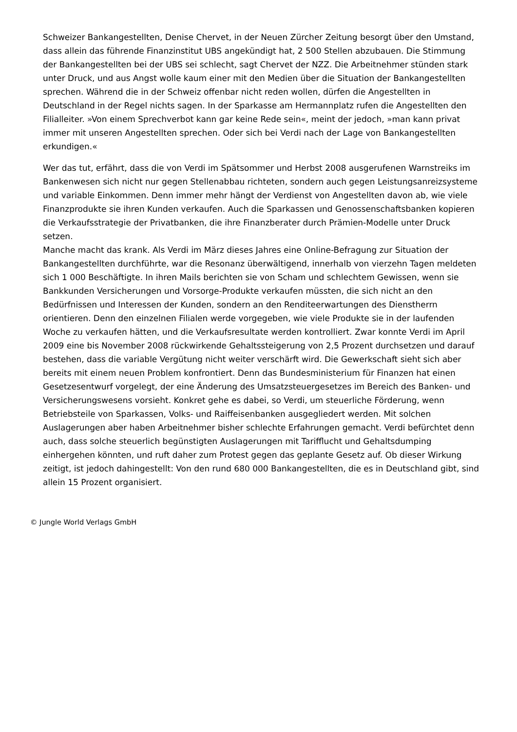Schweizer Bankangestellten, Denise Chervet, in der Neuen Zürcher Zeitung besorgt über den Umstand, dass allein das führende Finanzinstitut UBS angekündigt hat, 2 500 Stellen abzubauen. Die Stimmung der Bankangestellten bei der UBS sei schlecht, sagt Chervet der NZZ. Die Arbeitnehmer stünden stark unter Druck, und aus Angst wolle kaum einer mit den Medien über die Situation der Bankangestellten sprechen. Während die in der Schweiz offenbar nicht reden wollen, dürfen die Angestellten in Deutschland in der Regel nichts sagen. In der Sparkasse am Hermannplatz rufen die Angestellten den Filialleiter. »Von einem Sprechverbot kann gar keine Rede sein«, meint der jedoch, »man kann privat immer mit unseren Angestellten sprechen. Oder sich bei Verdi nach der Lage von Bankangestellten erkundigen.«
Wer das tut, erfährt, dass die von Verdi im Spätsommer und Herbst 2008 ausgerufenen Warnstreiks im Bankenwesen sich nicht nur gegen Stellenabbau richteten, sondern auch gegen Leistungsanreizsysteme und variable Einkommen. Denn immer mehr hängt der Verdienst von Angestellten davon ab, wie viele Finanzprodukte sie ihren Kunden verkaufen. Auch die Sparkassen und Genossenschaftsbanken kopieren die Verkaufsstrategie der Privatbanken, die ihre Finanzberater durch Prämien-Modelle unter Druck setzen.
Manche macht das krank. Als Verdi im März dieses Jahres eine Online-Befragung zur Situation der Bankangestellten durchführte, war die Resonanz überwältigend, innerhalb von vierzehn Tagen meldeten sich 1 000 Beschäftigte. In ihren Mails berichten sie von Scham und schlechtem Gewissen, wenn sie Bankkunden Versicherungen und Vorsorge-Produkte verkaufen müssten, die sich nicht an den Bedürfnissen und Interessen der Kunden, sondern an den Renditeerwartungen des Dienstherrn orientieren. Denn den einzelnen Filialen werde vorgegeben, wie viele Produkte sie in der laufenden Woche zu verkaufen hätten, und die Verkaufsresultate werden kontrolliert. Zwar konnte Verdi im April 2009 eine bis November 2008 rückwirkende Gehaltssteigerung von 2,5 Prozent durchsetzen und darauf bestehen, dass die variable Vergütung nicht weiter verschärft wird. Die Gewerkschaft sieht sich aber bereits mit einem neuen Problem konfrontiert. Denn das Bundesministerium für Finanzen hat einen Gesetzesentwurf vorgelegt, der eine Änderung des Umsatzsteuergesetzes im Bereich des Banken- und Versicherungswesens vorsieht. Konkret gehe es dabei, so Verdi, um steuerliche Förderung, wenn Betriebsteile von Sparkassen, Volks- und Raiffeisenbanken ausgegliedert werden. Mit solchen Auslagerungen aber haben Arbeitnehmer bisher schlechte Erfahrungen gemacht. Verdi befürchtet denn auch, dass solche steuerlich begünstigten Auslagerungen mit Tarifflucht und Gehaltsdumping einhergehen könnten, und ruft daher zum Protest gegen das geplante Gesetz auf. Ob dieser Wirkung zeitigt, ist jedoch dahingestellt: Von den rund 680 000 Bankangestellten, die es in Deutschland gibt, sind allein 15 Prozent organisiert.
© Jungle World Verlags GmbH